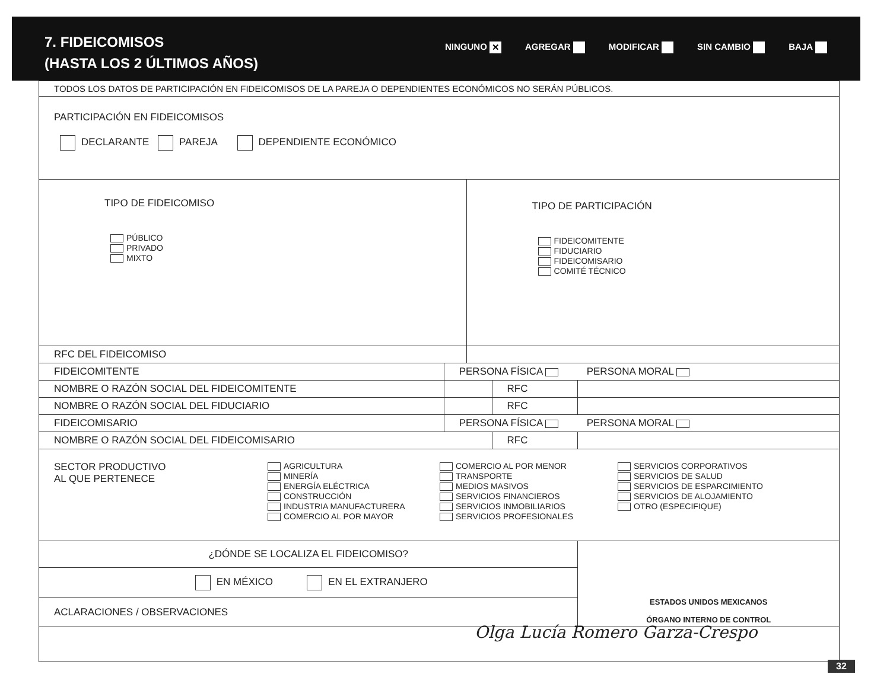7. FIDEICOMISOS
(HASTA LOS 2 ÚLTIMOS AÑOS)
NINGUNO ✕ AGREGAR MODIFICAR SIN CAMBIO BAJA
| TODOS LOS DATOS DE PARTICIPACIÓN EN FIDEICOMISOS DE LA PAREJA O DEPENDIENTES ECONÓMICOS NO SERÁN PÚBLICOS. | | | | | |
| PARTICIPACIÓN EN FIDEICOMISOS DECLARANTE PAREJA DEPENDIENTE ECONÓMICO | | | | | |
| TIPO DE FIDEICOMISO PÚBLICO PRIVADO MIXTO | | | TIPO DE PARTICIPACIÓN FIDEICOMITENTE FIDUCIARIO FIDEICOMISARIO COMITÉ TÉCNICO | | |
| RFC DEL FIDEICOMISO | | | | | |
| FIDEICOMITENTE | PERSONA FÍSICA PERSONA MORAL | | | | |
| NOMBRE O RAZÓN SOCIAL DEL FIDEICOMITENTE | | | | RFC | |
| NOMBRE O RAZÓN SOCIAL DEL FIDUCIARIO | | | | RFC | |
| FIDEICOMISARIO | PERSONA FÍSICA PERSONA MORAL | | | | |
| NOMBRE O RAZÓN SOCIAL DEL FIDEICOMISARIO | | | | RFC | |
| SECTOR PRODUCTIVO AL QUE PERTENECE AGRICULTURA MINERÍA ENERGÍA ELÉCTRICA CONSTRUCCIÓN INDUSTRIA MANUFACTURERA COMERCIO AL POR MAYOR COMERCIO AL POR MENOR TRANSPORTE MEDIOS MASIVOS SERVICIOS FINANCIEROS SERVICIOS INMOBILIARIOS SERVICIOS PROFESIONALES SERVICIOS CORPORATIVOS SERVICIOS DE SALUD SERVICIOS DE ESPARCIMIENTO SERVICIOS DE ALOJAMIENTO OTRO (ESPECIFIQUE) | | | | | |
| ¿DÓNDE SE LOCALIZA EL FIDEICOMISO? | | | | | ESTADOS UNIDOS MEXICANOS ÓRGANO INTERNO DE CONTROL |
| EN MÉXICO EN EL EXTRANJERO | | | | | |
| ACLARACIONES / OBSERVACIONES | | | | | |
Olga Lucía Romero Garza-Crespo
32